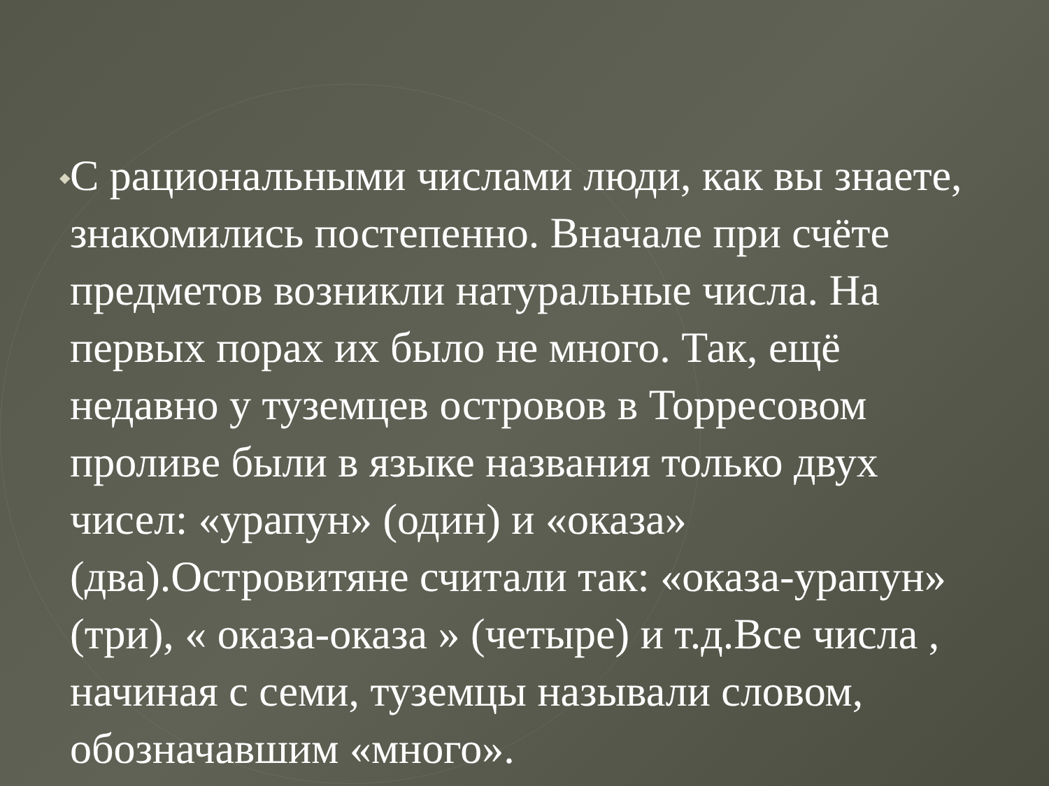◆
С рациональными числами люди, как вы знаете, знакомились постепенно. Вначале при счёте предметов возникли натуральные числа. На первых порах их было не много. Так, ещё недавно у туземцев островов в Торресовом проливе были в языке названия только двух чисел: «урапун» (один) и «оказа» (два).Островитяне считали так: «оказа-урапун» (три), « оказа-оказа » (четыре) и т.д.Все числа , начиная с семи, туземцы называли словом, обозначавшим «много».